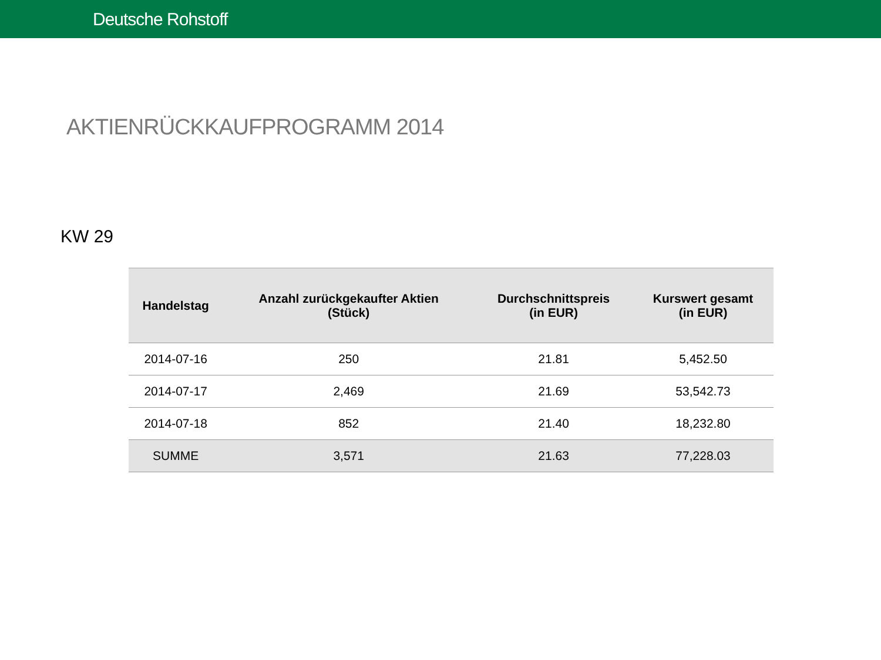Deutsche Rohstoff
AKTIENRÜCKKAUFPROGRAMM 2014
KW 29
| Handelstag | Anzahl zurückgekaufter Aktien (Stück) | Durchschnittspreis (in EUR) | Kurswert gesamt (in EUR) |
| --- | --- | --- | --- |
| 2014-07-16 | 250 | 21.81 | 5,452.50 |
| 2014-07-17 | 2,469 | 21.69 | 53,542.73 |
| 2014-07-18 | 852 | 21.40 | 18,232.80 |
| SUMME | 3,571 | 21.63 | 77,228.03 |